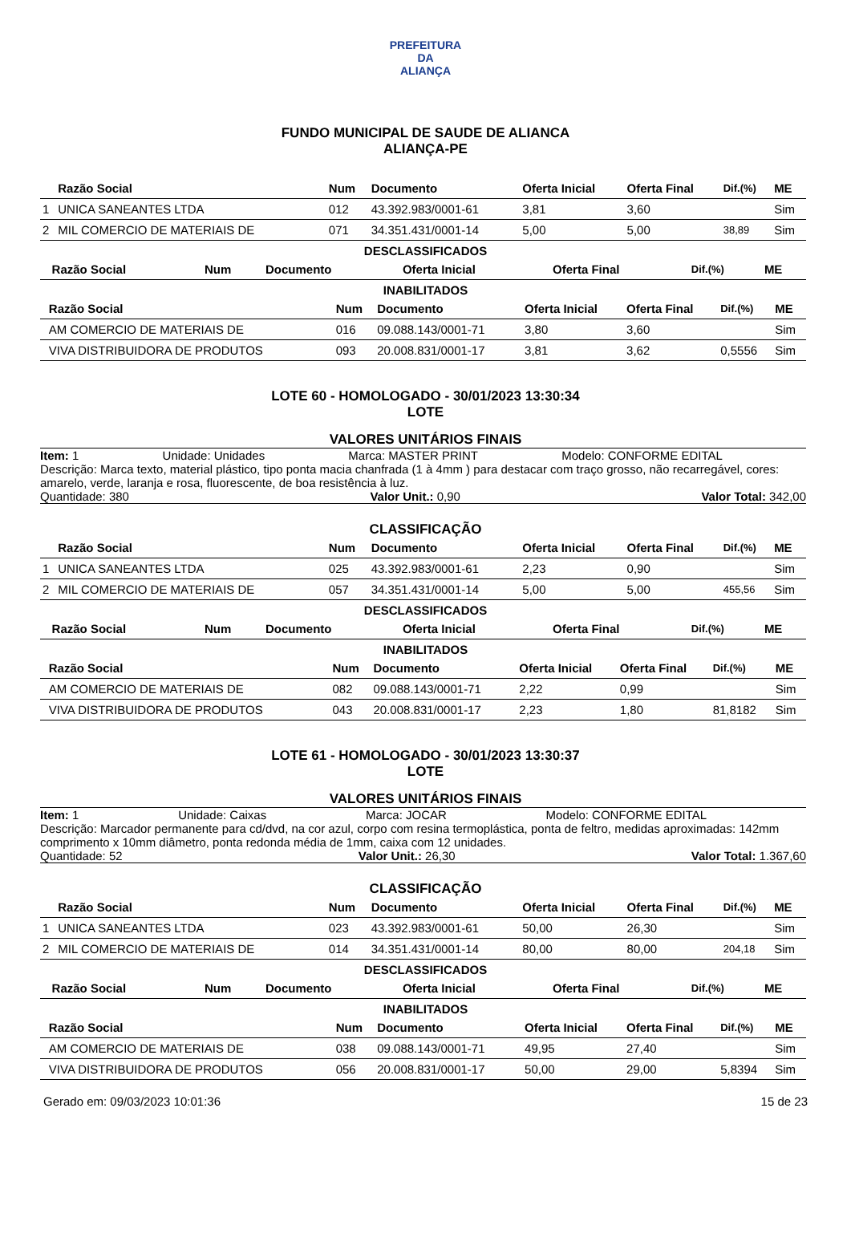PREFEITURA DA
ALIANÇA
FUNDO MUNICIPAL DE SAUDE DE ALIANCA
ALIANÇA-PE
| | Razão Social | Num | Documento | Oferta Inicial | Oferta Final | Dif.(%) | ME |
| --- | --- | --- | --- | --- | --- | --- | --- |
| 1 | UNICA SANEANTES LTDA | 012 | 43.392.983/0001-61 | 3,81 | 3,60 | | Sim |
| 2 | MIL COMERCIO DE MATERIAIS DE | 071 | 34.351.431/0001-14 | 5,00 | 5,00 | 38,89 | Sim |
DESCLASSIFICADOS
| | Razão Social | Num | Documento | Oferta Inicial | Oferta Final | Dif.(%) | ME |
| --- | --- | --- | --- | --- | --- | --- | --- |
INABILITADOS
| | Razão Social | Num | Documento | Oferta Inicial | Oferta Final | Dif.(%) | ME |
| --- | --- | --- | --- | --- | --- | --- | --- |
| | AM COMERCIO DE MATERIAIS DE | 016 | 09.088.143/0001-71 | 3,80 | 3,60 | | Sim |
| | VIVA DISTRIBUIDORA DE PRODUTOS | 093 | 20.008.831/0001-17 | 3,81 | 3,62 | 0,5556 | Sim |
LOTE 60 - HOMOLOGADO - 30/01/2023 13:30:34
LOTE
VALORES UNITÁRIOS FINAIS
Item: 1 Unidade: Unidades Marca: MASTER PRINT Modelo: CONFORME EDITAL
Descrição: Marca texto, material plástico, tipo ponta macia chanfrada (1 à 4mm ) para destacar com traço grosso, não recarregável, cores: amarelo, verde, laranja e rosa, fluorescente, de boa resistência à luz.
Quantidade: 380 Valor Unit.: 0,90 Valor Total: 342,00
CLASSIFICAÇÃO
| | Razão Social | Num | Documento | Oferta Inicial | Oferta Final | Dif.(%) | ME |
| --- | --- | --- | --- | --- | --- | --- | --- |
| 1 | UNICA SANEANTES LTDA | 025 | 43.392.983/0001-61 | 2,23 | 0,90 | | Sim |
| 2 | MIL COMERCIO DE MATERIAIS DE | 057 | 34.351.431/0001-14 | 5,00 | 5,00 | 455,56 | Sim |
DESCLASSIFICADOS
| | Razão Social | Num | Documento | Oferta Inicial | Oferta Final | Dif.(%) | ME |
| --- | --- | --- | --- | --- | --- | --- | --- |
INABILITADOS
| | Razão Social | Num | Documento | Oferta Inicial | Oferta Final | Dif.(%) | ME |
| --- | --- | --- | --- | --- | --- | --- | --- |
| | AM COMERCIO DE MATERIAIS DE | 082 | 09.088.143/0001-71 | 2,22 | 0,99 | | Sim |
| | VIVA DISTRIBUIDORA DE PRODUTOS | 043 | 20.008.831/0001-17 | 2,23 | 1,80 | 81,8182 | Sim |
LOTE 61 - HOMOLOGADO - 30/01/2023 13:30:37
LOTE
VALORES UNITÁRIOS FINAIS
Item: 1 Unidade: Caixas Marca: JOCAR Modelo: CONFORME EDITAL
Descrição: Marcador permanente para cd/dvd, na cor azul, corpo com resina termoplástica, ponta de feltro, medidas aproximadas: 142mm comprimento x 10mm diâmetro, ponta redonda média de 1mm, caixa com 12 unidades.
Quantidade: 52 Valor Unit.: 26,30 Valor Total: 1.367,60
CLASSIFICAÇÃO
| | Razão Social | Num | Documento | Oferta Inicial | Oferta Final | Dif.(%) | ME |
| --- | --- | --- | --- | --- | --- | --- | --- |
| 1 | UNICA SANEANTES LTDA | 023 | 43.392.983/0001-61 | 50,00 | 26,30 | | Sim |
| 2 | MIL COMERCIO DE MATERIAIS DE | 014 | 34.351.431/0001-14 | 80,00 | 80,00 | 204,18 | Sim |
DESCLASSIFICADOS
| | Razão Social | Num | Documento | Oferta Inicial | Oferta Final | Dif.(%) | ME |
| --- | --- | --- | --- | --- | --- | --- | --- |
INABILITADOS
| | Razão Social | Num | Documento | Oferta Inicial | Oferta Final | Dif.(%) | ME |
| --- | --- | --- | --- | --- | --- | --- | --- |
| | AM COMERCIO DE MATERIAIS DE | 038 | 09.088.143/0001-71 | 49,95 | 27,40 | | Sim |
| | VIVA DISTRIBUIDORA DE PRODUTOS | 056 | 20.008.831/0001-17 | 50,00 | 29,00 | 5,8394 | Sim |
Gerado em: 09/03/2023 10:01:36 15 de 23